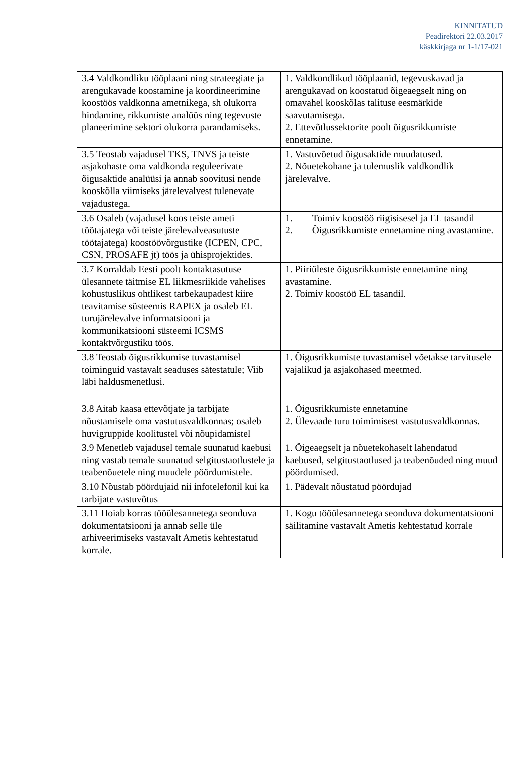KINNITATUD
Peadirektori 22.03.2017
käskkirjaga nr 1-1/17-021
| 3.4 Valdkondliku tööplaani ning strateegiate ja arengukavade koostamine ja koordineerimine koostöös valdkonna ametnikega, sh olukorra hindamine, rikkumiste analüüs ning tegevuste planeerimine sektori olukorra parandamiseks. | 1. Valdkondlikud tööplaanid, tegevuskavad ja arengukavad on koostatud õigeaegselt ning on omavahel kooskõlas talituse eesmärkide saavutamisega. 2. Ettevõtlussektorite poolt õigusrikkumiste ennetamine. |
| 3.5 Teostab vajadusel TKS, TNVS ja teiste asjakohaste oma valdkonda reguleerivate õigusaktide analüüsi ja annab soovitusi nende kooskõlla viimiseks järelevalvest tulenevate vajadustega. | 1. Vastuvõetud õigusaktide muudatused. 2. Nõuetekohane ja tulemuslik valdkondlik järelevalve. |
| 3.6 Osaleb (vajadusel koos teiste ameti töötajatega või teiste järelevalveasutuste töötajatega) koostöövõrgustike (ICPEN, CPC, CSN, PROSAFE jt) töös ja ühisprojektides. | 1. Toimiv koostöö riigisisesel ja EL tasandil 2. Õigusrikkumiste ennetamine ning avastamine. |
| 3.7 Korraldab Eesti poolt kontaktasutuse ülesannete täitmise EL liikmesriikide vahelises kohustuslikus ohtlikest tarbekaupadest kiire teavitamise süsteemis RAPEX ja osaleb EL turujärelevalve informatsiooni ja kommunikatsiooni süsteemi ICSMS kontaktvõrgustiku töös. | 1. Piiriüleste õigusrikkumiste ennetamine ning avastamine. 2. Toimiv koostöö EL tasandil. |
| 3.8 Teostab õigusrikkumise tuvastamisel toiminguid vastavalt seaduses sätestatule; Viib läbi haldusmenetlusi. | 1. Õigusrikkumiste tuvastamisel võetakse tarvitusele vajalikud ja asjakohased meetmed. |
| 3.8 Aitab kaasa ettevõtjate ja tarbijate nõustamisele oma vastutusvaldkonnas; osaleb huvigruppide koolitustel või nõupidamistel | 1. Õigusrikkumiste ennetamine 2. Ülevaade turu toimimisest vastutusvaldkonnas. |
| 3.9 Menetleb vajadusel temale suunatud kaebusi ning vastab temale suunatud selgitustaotlustele ja teabenõuetele ning muudele pöördumistele. | 1. Õigeaegselt ja nõuetekohaselt lahendatud kaebused, selgitustaotlused ja teabenõuded ning muud pöördumised. |
| 3.10 Nõustab pöördujaid nii infotelefonil kui ka tarbijate vastuvõtus | 1. Pädevalt nõustatud pöördujad |
| 3.11 Hoiab korras tööülesannetega seonduva dokumentatsiooni ja annab selle üle arhiveerimiseks vastavalt Ametis kehtestatud korrale. | 1. Kogu tööülesannetega seonduva dokumentatsiooni säilitamine vastavalt Ametis kehtestatud korrale |